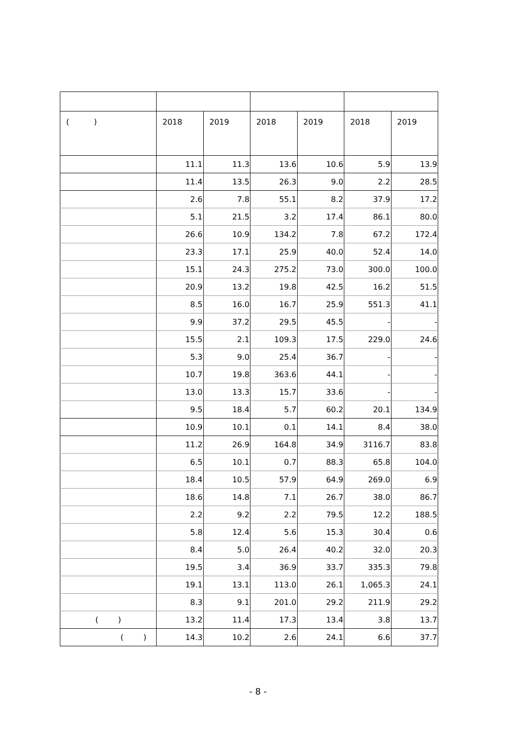| ( ) | 2018 | 2019 | 2018 | 2019 | 2018 | 2019 |
| | 11.1 | 11.3 | 13.6 | 10.6 | 5.9 | 13.9 |
| | 11.4 | 13.5 | 26.3 | 9.0 | 2.2 | 28.5 |
| | 2.6 | 7.8 | 55.1 | 8.2 | 37.9 | 17.2 |
| | 5.1 | 21.5 | 3.2 | 17.4 | 86.1 | 80.0 |
| | 26.6 | 10.9 | 134.2 | 7.8 | 67.2 | 172.4 |
| | 23.3 | 17.1 | 25.9 | 40.0 | 52.4 | 14.0 |
| | 15.1 | 24.3 | 275.2 | 73.0 | 300.0 | 100.0 |
| | 20.9 | 13.2 | 19.8 | 42.5 | 16.2 | 51.5 |
| | 8.5 | 16.0 | 16.7 | 25.9 | 551.3 | 41.1 |
| | 9.9 | 37.2 | 29.5 | 45.5 | - | - |
| | 15.5 | 2.1 | 109.3 | 17.5 | 229.0 | 24.6 |
| | 5.3 | 9.0 | 25.4 | 36.7 | - | - |
| | 10.7 | 19.8 | 363.6 | 44.1 | - | - |
| | 13.0 | 13.3 | 15.7 | 33.6 | - | - |
| | 9.5 | 18.4 | 5.7 | 60.2 | 20.1 | 134.9 |
| | 10.9 | 10.1 | 0.1 | 14.1 | 8.4 | 38.0 |
| | 11.2 | 26.9 | 164.8 | 34.9 | 3116.7 | 83.8 |
| | 6.5 | 10.1 | 0.7 | 88.3 | 65.8 | 104.0 |
| | 18.4 | 10.5 | 57.9 | 64.9 | 269.0 | 6.9 |
| | 18.6 | 14.8 | 7.1 | 26.7 | 38.0 | 86.7 |
| | 2.2 | 9.2 | 2.2 | 79.5 | 12.2 | 188.5 |
| | 5.8 | 12.4 | 5.6 | 15.3 | 30.4 | 0.6 |
| | 8.4 | 5.0 | 26.4 | 40.2 | 32.0 | 20.3 |
| | 19.5 | 3.4 | 36.9 | 33.7 | 335.3 | 79.8 |
| | 19.1 | 13.1 | 113.0 | 26.1 | 1,065.3 | 24.1 |
| | 8.3 | 9.1 | 201.0 | 29.2 | 211.9 | 29.2 |
| ( ) | 13.2 | 11.4 | 17.3 | 13.4 | 3.8 | 13.7 |
| ( ) | 14.3 | 10.2 | 2.6 | 24.1 | 6.6 | 37.7 |
- 8 -